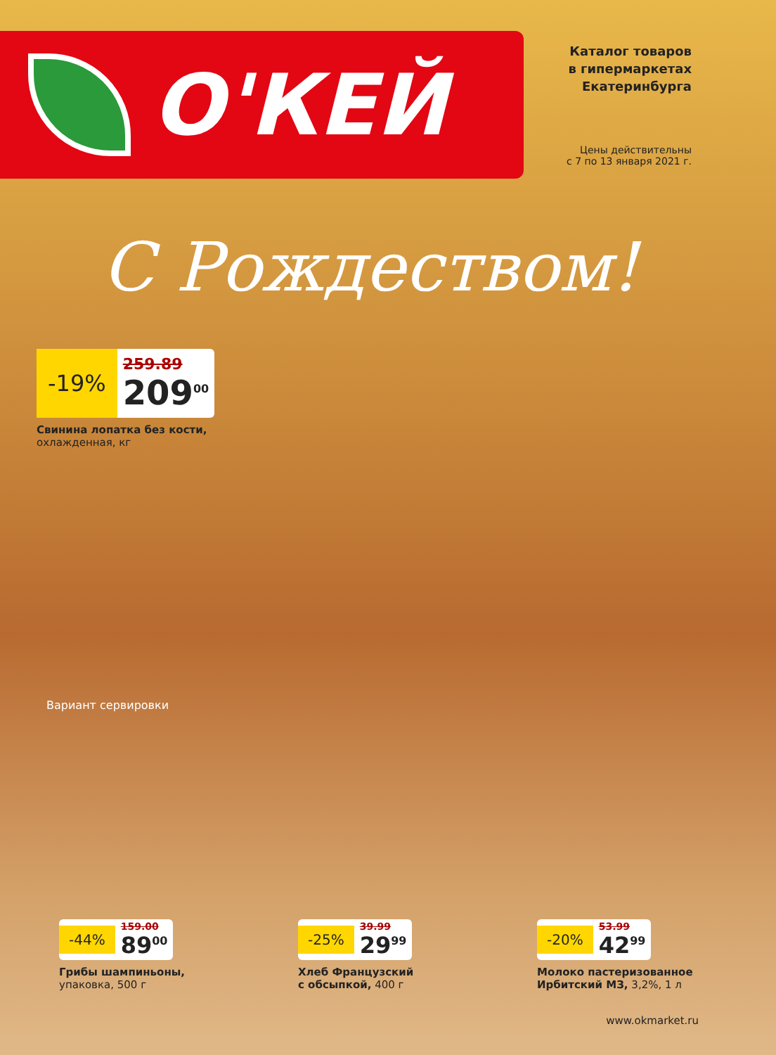О'КЕЙ
Каталог товаров
в гипермаркетах
Екатеринбурга
Цены действительны
с 7 по 13 января 2021 г.
С Рождеством!
-19%
259.89
209<sup>00</sup>
Свинина лопатка без кости,
охлажденная, кг
Вариант сервировки
-44%
159.00
89<sup>00</sup>
Грибы шампиньоны,
упаковка, 500 г
-25%
39.99
29<sup>99</sup>
Хлеб Французский
с обсыпкой, 400 г
-20%
53.99
42<sup>99</sup>
Молоко пастеризованное
Ирбитский МЗ, 3,2%, 1 л
www.okmarket.ru